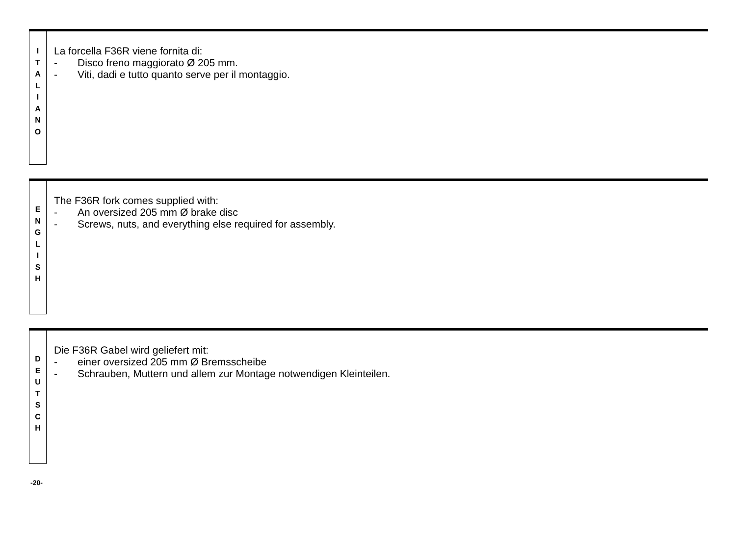I
T
A
L
I
A
N
O
La forcella F36R viene fornita di:
- Disco freno maggiorato Ø 205 mm.
- Viti, dadi e tutto quanto serve per il montaggio.
E
N
G
L
I
S
H
The F36R fork comes supplied with:
- An oversized 205 mm Ø brake disc
- Screws, nuts, and everything else required for assembly.
D
E
U
T
S
C
H
Die F36R Gabel wird geliefert mit:
- einer oversized 205 mm Ø Bremsscheibe
- Schrauben, Muttern und allem zur Montage notwendigen Kleinteilen.
-20-